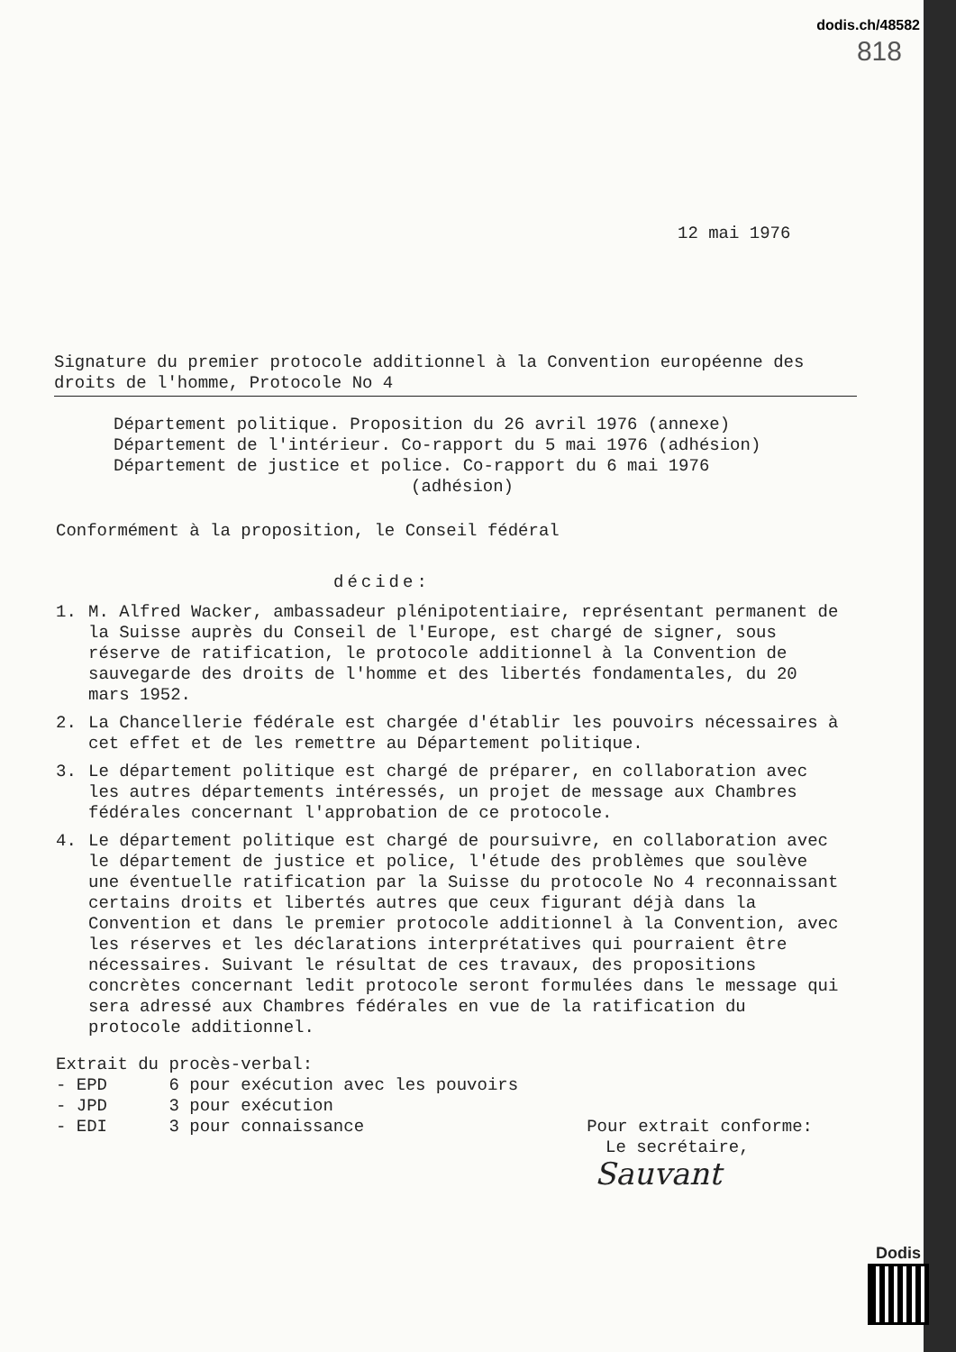dodis.ch/48582
818
12 mai 1976
Signature du premier protocole additionnel à la Convention européenne des droits de l'homme, Protocole No 4
Département politique. Proposition du 26 avril 1976 (annexe)
Département de l'intérieur. Co-rapport du 5 mai 1976 (adhésion)
Département de justice et police. Co-rapport du 6 mai 1976
(adhésion)
Conformément à la proposition, le Conseil fédéral
décide:
1. M. Alfred Wacker, ambassadeur plénipotentiaire, représentant permanent de la Suisse auprès du Conseil de l'Europe, est chargé de signer, sous réserve de ratification, le protocole additionnel à la Convention de sauvegarde des droits de l'homme et des libertés fondamentales, du 20 mars 1952.
2. La Chancellerie fédérale est chargée d'établir les pouvoirs nécessaires à cet effet et de les remettre au Département politique.
3. Le département politique est chargé de préparer, en collaboration avec les autres départements intéressés, un projet de message aux Chambres fédérales concernant l'approbation de ce protocole.
4. Le département politique est chargé de poursuivre, en collaboration avec le département de justice et police, l'étude des problèmes que soulève une éventuelle ratification par la Suisse du protocole No 4 reconnaissant certains droits et libertés autres que ceux figurant déjà dans la Convention et dans le premier protocole additionnel à la Convention, avec les réserves et les déclarations interprétatives qui pourraient être nécessaires. Suivant le résultat de ces travaux, des propositions concrètes concernant ledit protocole seront formulées dans le message qui sera adressé aux Chambres fédérales en vue de la ratification du protocole additionnel.
Extrait du procès-verbal:
- EPD 6 pour exécution avec les pouvoirs
- JPD 3 pour exécution
- EDI 3 pour connaissance Pour extrait conforme:
Le secrétaire,
Sauvant
Dodis